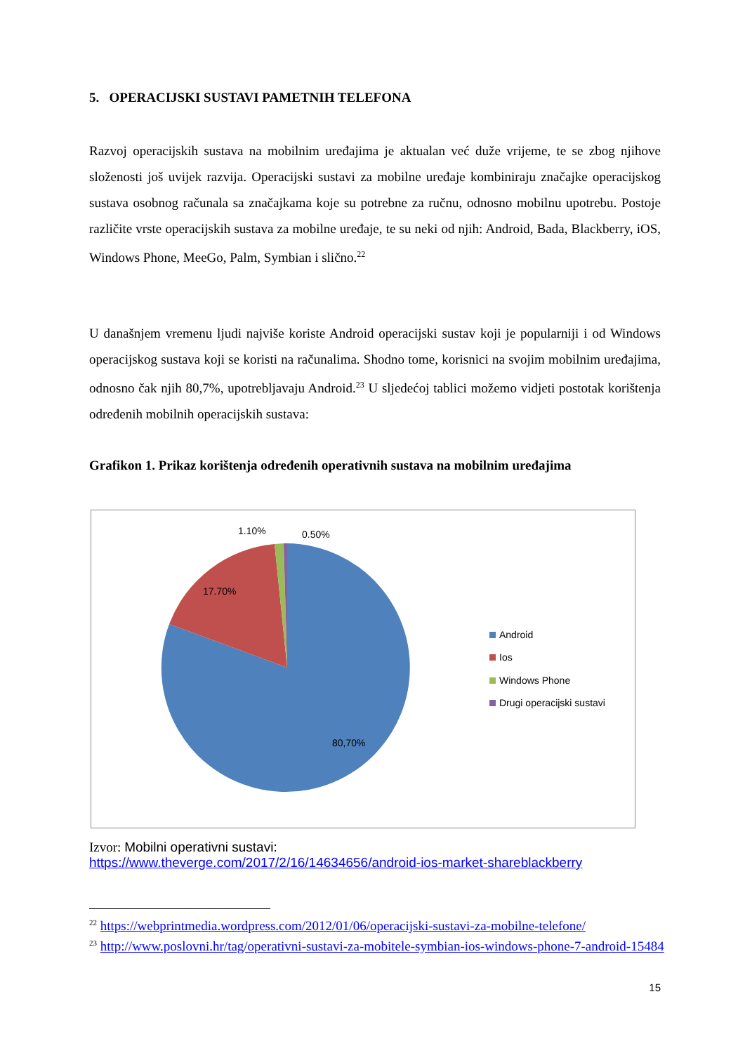5. OPERACIJSKI SUSTAVI PAMETNIH TELEFONA
Razvoj operacijskih sustava na mobilnim uređajima je aktualan već duže vrijeme, te se zbog njihove složenosti još uvijek razvija. Operacijski sustavi za mobilne uređaje kombiniraju značajke operacijskog sustava osobnog računala sa značajkama koje su potrebne za ručnu, odnosno mobilnu upotrebu. Postoje različite vrste operacijskih sustava za mobilne uređaje, te su neki od njih: Android, Bada, Blackberry, iOS, Windows Phone, MeeGo, Palm, Symbian i slično.<sup>22</sup>
U današnjem vremenu ljudi najviše koriste Android operacijski sustav koji je popularniji i od Windows operacijskog sustava koji se koristi na računalima. Shodno tome, korisnici na svojim mobilnim uređajima, odnosno čak njih 80,7%, upotrebljavaju Android.<sup>23</sup> U sljedećoj tablici možemo vidjeti postotak korištenja određenih mobilnih operacijskih sustava:
Grafikon 1. Prikaz korištenja određenih operativnih sustava na mobilnim uređajima
1.10%
0.50%
17.70%
80,70%
Android
Ios
Windows Phone
Drugi operacijski sustavi
Izvor: Mobilni operativni sustavi:
https://www.theverge.com/2017/2/16/14634656/android-ios-market-shareblackberry
<sup>22</sup> https://webprintmedia.wordpress.com/2012/01/06/operacijski-sustavi-za-mobilne-telefone/
<sup>23</sup> http://www.poslovni.hr/tag/operativni-sustavi-za-mobitele-symbian-ios-windows-phone-7-android-15484
15